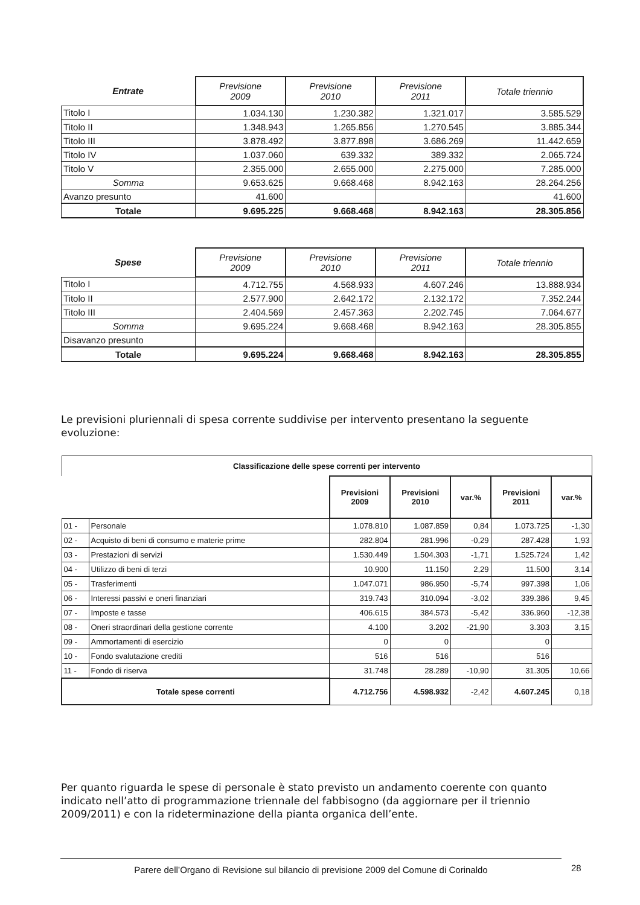| Entrate | Previsione 2009 | Previsione 2010 | Previsione 2011 | Totale triennio |
| --- | --- | --- | --- | --- |
| Titolo I | 1.034.130 | 1.230.382 | 1.321.017 | 3.585.529 |
| Titolo II | 1.348.943 | 1.265.856 | 1.270.545 | 3.885.344 |
| Titolo III | 3.878.492 | 3.877.898 | 3.686.269 | 11.442.659 |
| Titolo IV | 1.037.060 | 639.332 | 389.332 | 2.065.724 |
| Titolo V | 2.355.000 | 2.655.000 | 2.275.000 | 7.285.000 |
| Somma | 9.653.625 | 9.668.468 | 8.942.163 | 28.264.256 |
| Avanzo presunto | 41.600 | | | 41.600 |
| Totale | 9.695.225 | 9.668.468 | 8.942.163 | 28.305.856 |
| Spese | Previsione 2009 | Previsione 2010 | Previsione 2011 | Totale triennio |
| --- | --- | --- | --- | --- |
| Titolo I | 4.712.755 | 4.568.933 | 4.607.246 | 13.888.934 |
| Titolo II | 2.577.900 | 2.642.172 | 2.132.172 | 7.352.244 |
| Titolo III | 2.404.569 | 2.457.363 | 2.202.745 | 7.064.677 |
| Somma | 9.695.224 | 9.668.468 | 8.942.163 | 28.305.855 |
| Disavanzo presunto | | | | |
| Totale | 9.695.224 | 9.668.468 | 8.942.163 | 28.305.855 |
Le previsioni pluriennali di spesa corrente suddivise per intervento presentano la seguente evoluzione:
| Classificazione delle spese correnti per intervento | | | | | | |
| | | Previsioni 2009 | Previsioni 2010 | var.% | Previsioni 2011 | var.% |
| 01 - | Personale | 1.078.810 | 1.087.859 | 0,84 | 1.073.725 | -1,30 |
| 02 - | Acquisto di beni di consumo e materie prime | 282.804 | 281.996 | -0,29 | 287.428 | 1,93 |
| 03 - | Prestazioni di servizi | 1.530.449 | 1.504.303 | -1,71 | 1.525.724 | 1,42 |
| 04 - | Utilizzo di beni di terzi | 10.900 | 11.150 | 2,29 | 11.500 | 3,14 |
| 05 - | Trasferimenti | 1.047.071 | 986.950 | -5,74 | 997.398 | 1,06 |
| 06 - | Interessi passivi e oneri finanziari | 319.743 | 310.094 | -3,02 | 339.386 | 9,45 |
| 07 - | Imposte e tasse | 406.615 | 384.573 | -5,42 | 336.960 | -12,38 |
| 08 - | Oneri straordinari della gestione corrente | 4.100 | 3.202 | -21,90 | 3.303 | 3,15 |
| 09 - | Ammortamenti di esercizio | 0 | 0 | | 0 | |
| 10 - | Fondo svalutazione crediti | 516 | 516 | | 516 | |
| 11 - | Fondo di riserva | 31.748 | 28.289 | -10,90 | 31.305 | 10,66 |
| Totale spese correnti | | 4.712.756 | 4.598.932 | -2,42 | 4.607.245 | 0,18 |
Per quanto riguarda le spese di personale è stato previsto un andamento coerente con quanto indicato nell’atto di programmazione triennale del fabbisogno (da aggiornare per il triennio 2009/2011) e con la rideterminazione della pianta organica dell’ente.
Parere dell’Organo di Revisione sul bilancio di previsione 2009 del Comune di Corinaldo 28